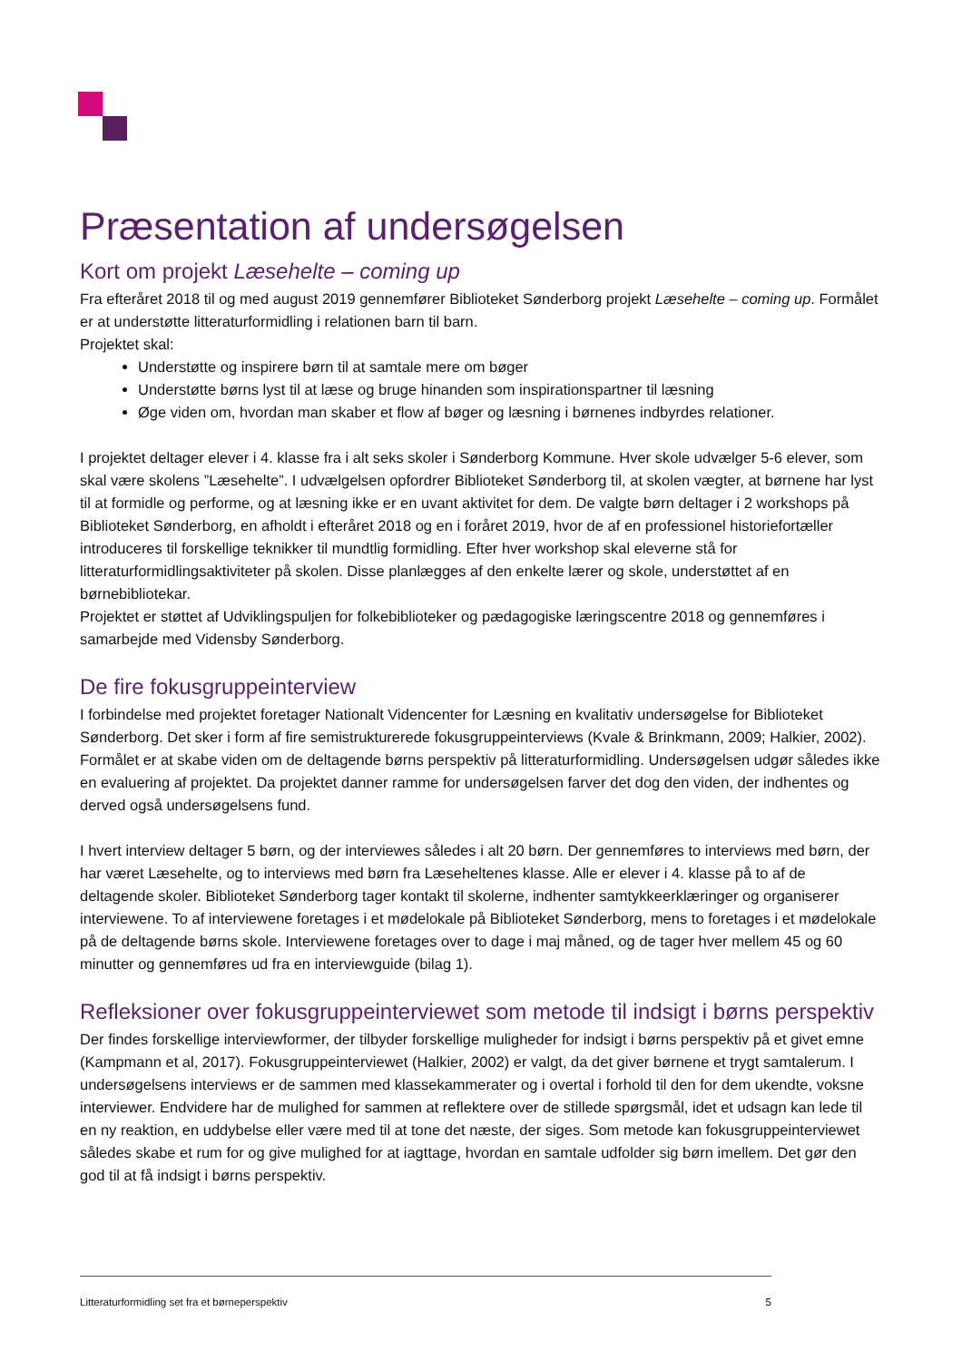Præsentation af undersøgelsen
Kort om projekt Læsehelte – coming up
Fra efteråret 2018 til og med august 2019 gennemfører Biblioteket Sønderborg projekt Læsehelte – coming up. Formålet er at understøtte litteraturformidling i relationen barn til barn.
Projektet skal:
Understøtte og inspirere børn til at samtale mere om bøger
Understøtte børns lyst til at læse og bruge hinanden som inspirationspartner til læsning
Øge viden om, hvordan man skaber et flow af bøger og læsning i børnenes indbyrdes relationer.
I projektet deltager elever i 4. klasse fra i alt seks skoler i Sønderborg Kommune. Hver skole udvælger 5-6 elever, som skal være skolens ”Læsehelte”. I udvælgelsen opfordrer Biblioteket Sønderborg til, at skolen vægter, at børnene har lyst til at formidle og performe, og at læsning ikke er en uvant aktivitet for dem. De valgte børn deltager i 2 workshops på Biblioteket Sønderborg, en afholdt i efteråret 2018 og en i foråret 2019, hvor de af en professionel historiefortæller introduceres til forskellige teknikker til mundtlig formidling. Efter hver workshop skal eleverne stå for litteraturformidlingsaktiviteter på skolen. Disse planlægges af den enkelte lærer og skole, understøttet af en børnebibliotekar.
Projektet er støttet af Udviklingspuljen for folkebiblioteker og pædagogiske læringscentre 2018 og gennemføres i samarbejde med Vidensby Sønderborg.
De fire fokusgruppeinterview
I forbindelse med projektet foretager Nationalt Videncenter for Læsning en kvalitativ undersøgelse for Biblioteket Sønderborg. Det sker i form af fire semistrukturerede fokusgruppeinterviews (Kvale & Brinkmann, 2009; Halkier, 2002). Formålet er at skabe viden om de deltagende børns perspektiv på litteraturformidling. Undersøgelsen udgør således ikke en evaluering af projektet. Da projektet danner ramme for undersøgelsen farver det dog den viden, der indhentes og derved også undersøgelsens fund.
I hvert interview deltager 5 børn, og der interviewes således i alt 20 børn. Der gennemføres to interviews med børn, der har været Læsehelte, og to interviews med børn fra Læseheltenes klasse. Alle er elever i 4. klasse på to af de deltagende skoler. Biblioteket Sønderborg tager kontakt til skolerne, indhenter samtykkeerklæringer og organiserer interviewene. To af interviewene foretages i et mødelokale på Biblioteket Sønderborg, mens to foretages i et mødelokale på de deltagende børns skole. Interviewene foretages over to dage i maj måned, og de tager hver mellem 45 og 60 minutter og gennemføres ud fra en interviewguide (bilag 1).
Refleksioner over fokusgruppeinterviewet som metode til indsigt i børns perspektiv
Der findes forskellige interviewformer, der tilbyder forskellige muligheder for indsigt i børns perspektiv på et givet emne (Kampmann et al, 2017). Fokusgruppeinterviewet (Halkier, 2002) er valgt, da det giver børnene et trygt samtalerum. I undersøgelsens interviews er de sammen med klassekammerater og i overtal i forhold til den for dem ukendte, voksne interviewer. Endvidere har de mulighed for sammen at reflektere over de stillede spørgsmål, idet et udsagn kan lede til en ny reaktion, en uddybelse eller være med til at tone det næste, der siges. Som metode kan fokusgruppeinterviewet således skabe et rum for og give mulighed for at iagttage, hvordan en samtale udfolder sig børn imellem. Det gør den god til at få indsigt i børns perspektiv.
Litteraturformidling set fra et børneperspektiv 5